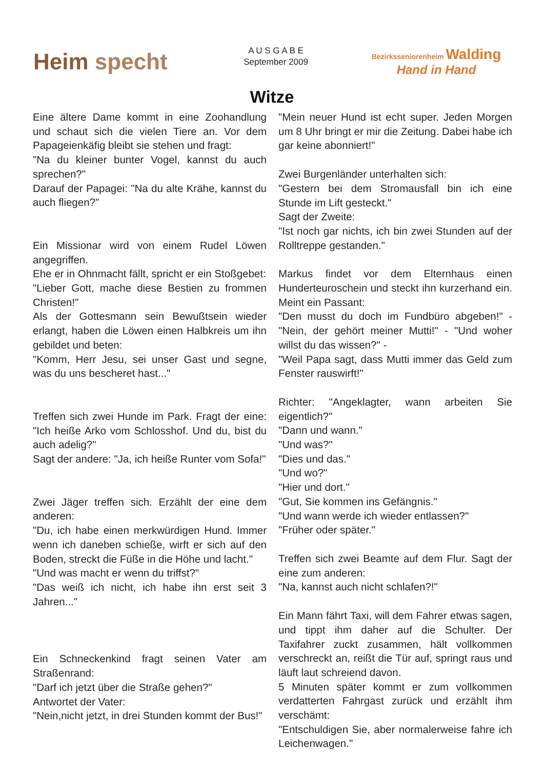Heim specht
A U S G A B E
September 2009
Bezirksseniorenheim Walding
Hand in Hand
Witze
Eine ältere Dame kommt in eine Zoohandlung und schaut sich die vielen Tiere an. Vor dem Papageienkäfig bleibt sie stehen und fragt:
"Na du kleiner bunter Vogel, kannst du auch sprechen?"
Darauf der Papagei: "Na du alte Krähe, kannst du auch fliegen?"
Ein Missionar wird von einem Rudel Löwen angegriffen.
Ehe er in Ohnmacht fällt, spricht er ein Stoßgebet:
"Lieber Gott, mache diese Bestien zu frommen Christen!"
Als der Gottesmann sein Bewußtsein wieder erlangt, haben die Löwen einen Halbkreis um ihn gebildet und beten:
"Komm, Herr Jesu, sei unser Gast und segne, was du uns bescheret hast..."
Treffen sich zwei Hunde im Park. Fragt der eine: "Ich heiße Arko vom Schlosshof. Und du, bist du auch adelig?"
Sagt der andere: "Ja, ich heiße Runter vom Sofa!"
Zwei Jäger treffen sich. Erzählt der eine dem anderen:
"Du, ich habe einen merkwürdigen Hund. Immer wenn ich daneben schieße, wirft er sich auf den Boden, streckt die Füße in die Höhe und lacht."
"Und was macht er wenn du triffst?"
"Das weiß ich nicht, ich habe ihn erst seit 3 Jahren..."
Ein Schneckenkind fragt seinen Vater am Straßenrand:
"Darf ich jetzt über die Straße gehen?"
Antwortet der Vater:
"Nein,nicht jetzt, in drei Stunden kommt der Bus!"
"Mein neuer Hund ist echt super. Jeden Morgen um 8 Uhr bringt er mir die Zeitung. Dabei habe ich gar keine abonniert!"
Zwei Burgenländer unterhalten sich:
"Gestern bei dem Stromausfall bin ich eine Stunde im Lift gesteckt."
Sagt der Zweite:
"Ist noch gar nichts, ich bin zwei Stunden auf der Rolltreppe gestanden."
Markus findet vor dem Elternhaus einen Hunderteuroschein und steckt ihn kurzerhand ein. Meint ein Passant:
"Den musst du doch im Fundbüro abgeben!" - "Nein, der gehört meiner Mutti!" - "Und woher willst du das wissen?" -
"Weil Papa sagt, dass Mutti immer das Geld zum Fenster rauswirft!"
Richter: "Angeklagter, wann arbeiten Sie eigentlich?"
"Dann und wann."
"Und was?"
"Dies und das."
"Und wo?"
"Hier und dort."
"Gut, Sie kommen ins Gefängnis."
"Und wann werde ich wieder entlassen?"
"Früher oder später."
Treffen sich zwei Beamte auf dem Flur. Sagt der eine zum anderen:
"Na, kannst auch nicht schlafen?!"
Ein Mann fährt Taxi, will dem Fahrer etwas sagen, und tippt ihm daher auf die Schulter. Der Taxifahrer zuckt zusammen, hält vollkommen verschreckt an, reißt die Tür auf, springt raus und läuft laut schreiend davon.
5 Minuten später kommt er zum vollkommen verdatterten Fahrgast zurück und erzählt ihm verschämt:
"Entschuldigen Sie, aber normalerweise fahre ich Leichenwagen."